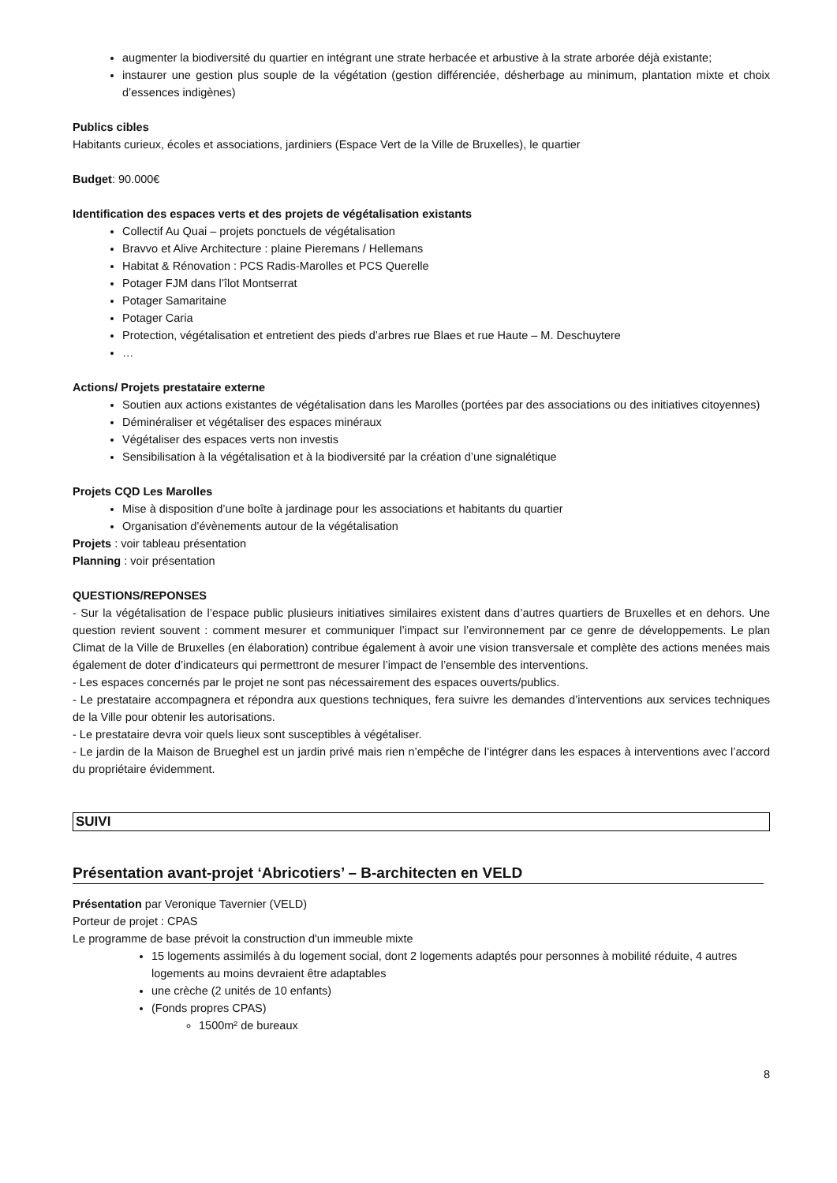augmenter la biodiversité du quartier en intégrant une strate herbacée et arbustive à la strate arborée déjà existante;
instaurer une gestion plus souple de la végétation (gestion différenciée, désherbage au minimum, plantation mixte et choix d’essences indigènes)
Publics cibles
Habitants curieux, écoles et associations, jardiniers (Espace Vert de la Ville de Bruxelles), le quartier
Budget: 90.000€
Identification des espaces verts et des projets de végétalisation existants
Collectif Au Quai – projets ponctuels de végétalisation
Bravvo et Alive Architecture : plaine Pieremans / Hellemans
Habitat & Rénovation : PCS Radis-Marolles et PCS Querelle
Potager FJM dans l’îlot Montserrat
Potager Samaritaine
Potager Caria
Protection, végétalisation et entretient des pieds d’arbres rue Blaes et rue Haute – M. Deschuytere
…
Actions/ Projets prestataire externe
Soutien aux actions existantes de végétalisation dans les Marolles (portées par des associations ou des initiatives citoyennes)
Déminéraliser et végétaliser des espaces minéraux
Végétaliser des espaces verts non investis
Sensibilisation à la végétalisation et à la biodiversité par la création d’une signalétique
Projets CQD Les Marolles
Mise à disposition d’une boîte à jardinage pour les associations et habitants du quartier
Organisation d’évènements autour de la végétalisation
Projets : voir tableau présentation
Planning : voir présentation
QUESTIONS/REPONSES
- Sur la végétalisation de l’espace public plusieurs initiatives similaires existent dans d’autres quartiers de Bruxelles et en dehors. Une question revient souvent : comment mesurer et communiquer l’impact sur l’environnement par ce genre de développements. Le plan Climat de la Ville de Bruxelles (en élaboration) contribue également à avoir une vision transversale et complète des actions menées mais également de doter d’indicateurs qui permettront de mesurer l’impact de l’ensemble des interventions.
- Les espaces concernés par le projet ne sont pas nécessairement des espaces ouverts/publics.
- Le prestataire accompagnera et répondra aux questions techniques, fera suivre les demandes d’interventions aux services techniques de la Ville pour obtenir les autorisations.
- Le prestataire devra voir quels lieux sont susceptibles à végétaliser.
- Le jardin de la Maison de Brueghel est un jardin privé mais rien n’empêche de l’intégrer dans les espaces à interventions avec l’accord du propriétaire évidemment.
SUIVI
Présentation avant-projet ‘Abricotiers’ – B-architecten en VELD
Présentation par Veronique Tavernier (VELD)
Porteur de projet : CPAS
Le programme de base prévoit la construction d'un immeuble mixte
15 logements assimilés à du logement social, dont 2 logements adaptés pour personnes à mobilité réduite, 4 autres logements au moins devraient être adaptables
une crèche (2 unités de 10 enfants)
(Fonds propres CPAS)
1500m² de bureaux
8